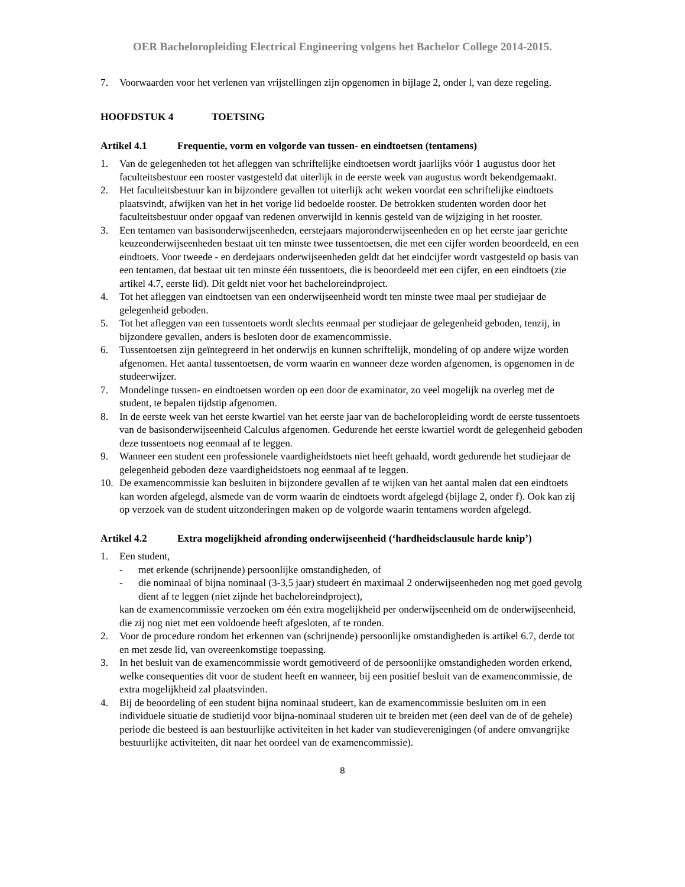OER Bacheloropleiding Electrical Engineering volgens het Bachelor College 2014-2015.
7. Voorwaarden voor het verlenen van vrijstellingen zijn opgenomen in bijlage 2, onder l, van deze regeling.
HOOFDSTUK 4 TOETSING
Artikel 4.1 Frequentie, vorm en volgorde van tussen- en eindtoetsen (tentamens)
1. Van de gelegenheden tot het afleggen van schriftelijke eindtoetsen wordt jaarlijks vóór 1 augustus door het faculteitsbestuur een rooster vastgesteld dat uiterlijk in de eerste week van augustus wordt bekendgemaakt.
2. Het faculteitsbestuur kan in bijzondere gevallen tot uiterlijk acht weken voordat een schriftelijke eindtoets plaatsvindt, afwijken van het in het vorige lid bedoelde rooster. De betrokken studenten worden door het faculteitsbestuur onder opgaaf van redenen onverwijld in kennis gesteld van de wijziging in het rooster.
3. Een tentamen van basisonderwijseenheden, eerstejaars majoronderwijseenheden en op het eerste jaar gerichte keuzeonderwijseenheden bestaat uit ten minste twee tussentoetsen, die met een cijfer worden beoordeeld, en een eindtoets. Voor tweede - en derdejaars onderwijseenheden geldt dat het eindcijfer wordt vastgesteld op basis van een tentamen, dat bestaat uit ten minste één tussentoets, die is beoordeeld met een cijfer, en een eindtoets (zie artikel 4.7, eerste lid). Dit geldt niet voor het bacheloreindproject.
4. Tot het afleggen van eindtoetsen van een onderwijseenheid wordt ten minste twee maal per studiejaar de gelegenheid geboden.
5. Tot het afleggen van een tussentoets wordt slechts eenmaal per studiejaar de gelegenheid geboden, tenzij, in bijzondere gevallen, anders is besloten door de examencommissie.
6. Tussentoetsen zijn geïntegreerd in het onderwijs en kunnen schriftelijk, mondeling of op andere wijze worden afgenomen. Het aantal tussentoetsen, de vorm waarin en wanneer deze worden afgenomen, is opgenomen in de studeerwijzer.
7. Mondelinge tussen- en eindtoetsen worden op een door de examinator, zo veel mogelijk na overleg met de student, te bepalen tijdstip afgenomen.
8. In de eerste week van het eerste kwartiel van het eerste jaar van de bacheloropleiding wordt de eerste tussentoets van de basisonderwijseenheid Calculus afgenomen. Gedurende het eerste kwartiel wordt de gelegenheid geboden deze tussentoets nog eenmaal af te leggen.
9. Wanneer een student een professionele vaardigheidstoets niet heeft gehaald, wordt gedurende het studiejaar de gelegenheid geboden deze vaardigheidstoets nog eenmaal af te leggen.
10. De examencommissie kan besluiten in bijzondere gevallen af te wijken van het aantal malen dat een eindtoets kan worden afgelegd, alsmede van de vorm waarin de eindtoets wordt afgelegd (bijlage 2, onder f). Ook kan zij op verzoek van de student uitzonderingen maken op de volgorde waarin tentamens worden afgelegd.
Artikel 4.2 Extra mogelijkheid afronding onderwijseenheid (‘hardheidsclausule harde knip’)
1. Een student,
- met erkende (schrijnende) persoonlijke omstandigheden, of
- die nominaal of bijna nominaal (3-3,5 jaar) studeert én maximaal 2 onderwijseenheden nog met goed gevolg dient af te leggen (niet zijnde het bacheloreindproject),
kan de examencommissie verzoeken om één extra mogelijkheid per onderwijseenheid om de onderwijseenheid, die zij nog niet met een voldoende heeft afgesloten, af te ronden.
2. Voor de procedure rondom het erkennen van (schrijnende) persoonlijke omstandigheden is artikel 6.7, derde tot en met zesde lid, van overeenkomstige toepassing.
3. In het besluit van de examencommissie wordt gemotiveerd of de persoonlijke omstandigheden worden erkend, welke consequenties dit voor de student heeft en wanneer, bij een positief besluit van de examencommissie, de extra mogelijkheid zal plaatsvinden.
4. Bij de beoordeling of een student bijna nominaal studeert, kan de examencommissie besluiten om in een individuele situatie de studietijd voor bijna-nominaal studeren uit te breiden met (een deel van de of de gehele) periode die besteed is aan bestuurlijke activiteiten in het kader van studieverenigingen (of andere omvangrijke bestuurlijke activiteiten, dit naar het oordeel van de examencommissie).
8